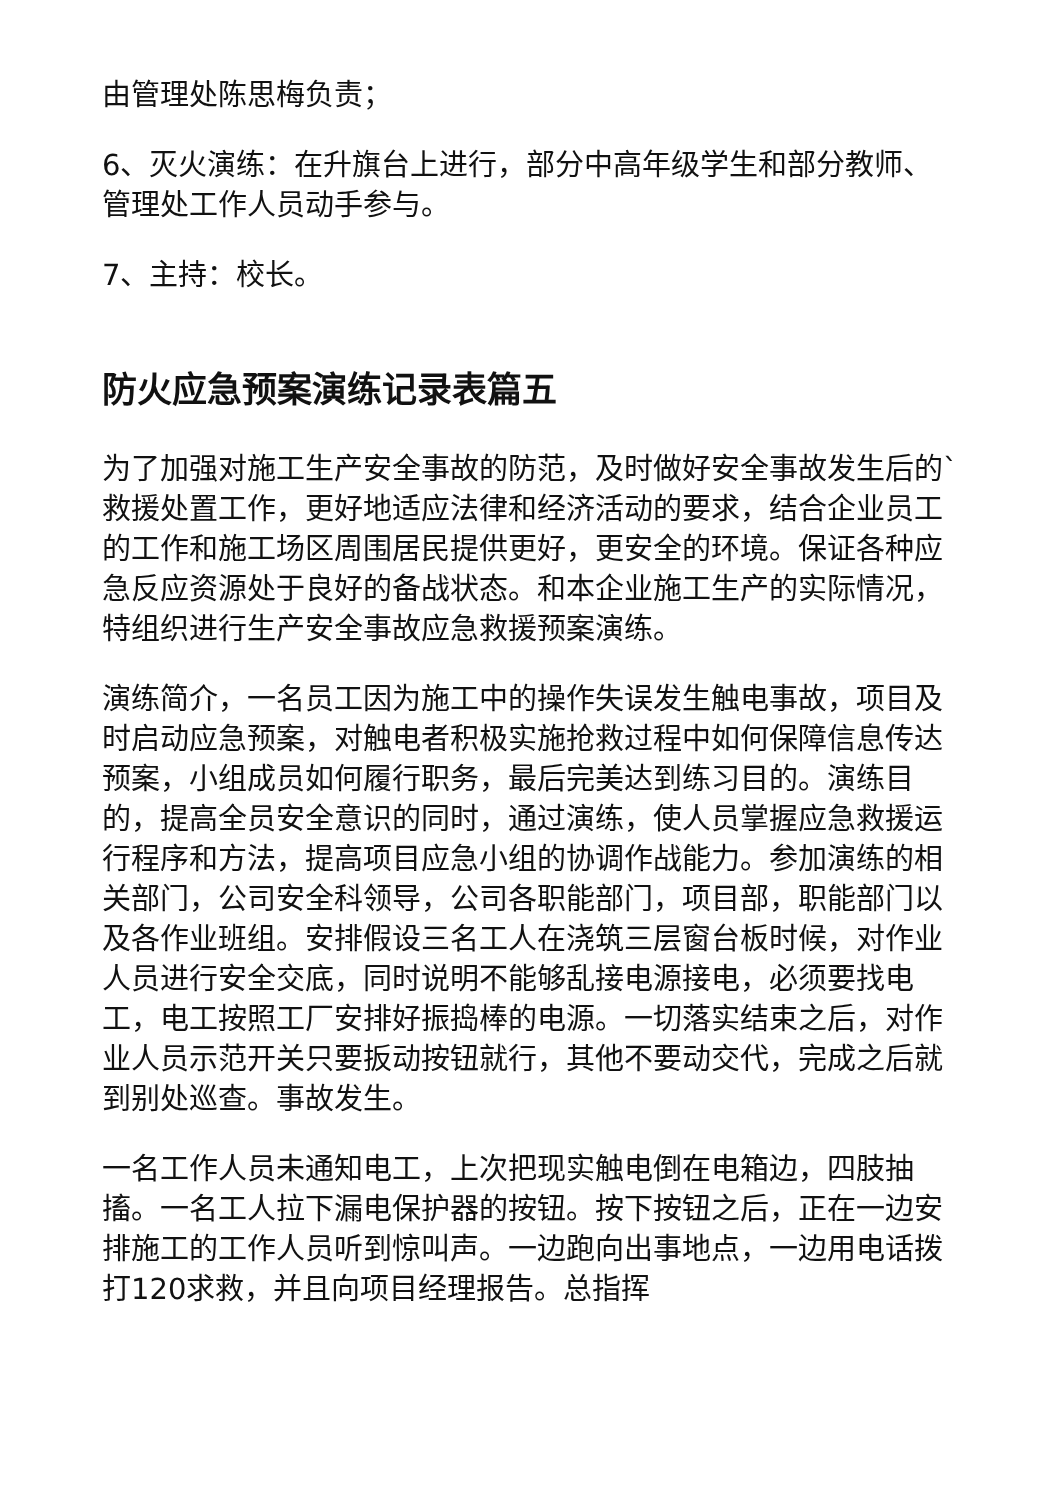由管理处陈思梅负责；
6、灭火演练：在升旗台上进行，部分中高年级学生和部分教师、管理处工作人员动手参与。
7、主持：校长。
防火应急预案演练记录表篇五
为了加强对施工生产安全事故的防范，及时做好安全事故发生后的`救援处置工作，更好地适应法律和经济活动的要求，结合企业员工的工作和施工场区周围居民提供更好，更安全的环境。保证各种应急反应资源处于良好的备战状态。和本企业施工生产的实际情况，特组织进行生产安全事故应急救援预案演练。
演练简介，一名员工因为施工中的操作失误发生触电事故，项目及时启动应急预案，对触电者积极实施抢救过程中如何保障信息传达预案，小组成员如何履行职务，最后完美达到练习目的。演练目的，提高全员安全意识的同时，通过演练，使人员掌握应急救援运行程序和方法，提高项目应急小组的协调作战能力。参加演练的相关部门，公司安全科领导，公司各职能部门，项目部，职能部门以及各作业班组。安排假设三名工人在浇筑三层窗台板时候，对作业人员进行安全交底，同时说明不能够乱接电源接电，必须要找电工，电工按照工厂安排好振捣棒的电源。一切落实结束之后，对作业人员示范开关只要扳动按钮就行，其他不要动交代，完成之后就到别处巡查。事故发生。
一名工作人员未通知电工，上次把现实触电倒在电箱边，四肢抽搐。一名工人拉下漏电保护器的按钮。按下按钮之后，正在一边安排施工的工作人员听到惊叫声。一边跑向出事地点，一边用电话拨打120求救，并且向项目经理报告。总指挥